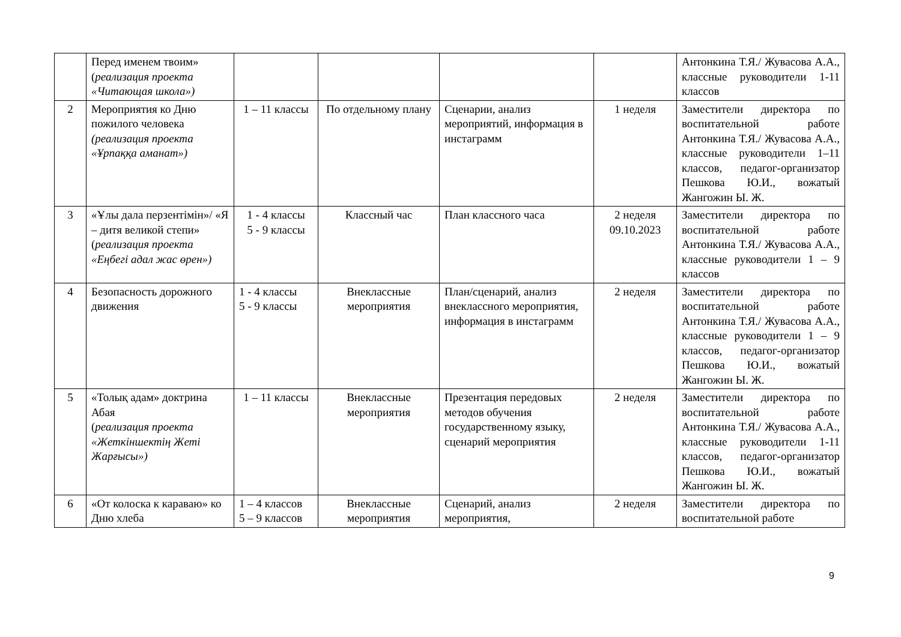| | Перед именем твоим» ( реализация проекта «Читающая школа») | | | | | Антонкина Т.Я./ Жувасова А.А., классные руководители 1-11 классов |
| 2 | Мероприятия ко Дню пожилого человека (реализация проекта «Ұрпаққа аманат») | 1 – 11 классы | По отдельному плану | Сценарии, анализ мероприятий, информация в инстаграмм | 1 неделя | Заместители директора по воспитательной работе Антонкина Т.Я./ Жувасова А.А., классные руководители 1–11 классов, педагог-организатор Пешкова Ю.И., вожатый Жангожин Ы. Ж. |
| 3 | «Ұлы дала перзентімін»/ «Я – дитя великой степи» ( реализация проекта «Еңбегі адал жас өрен») | 1 - 4 классы 5 - 9 классы | Классный час | План классного часа | 2 неделя 09.10.2023 | Заместители директора по воспитательной работе Антонкина Т.Я./ Жувасова А.А., классные руководители 1 – 9 классов |
| 4 | Безопасность дорожного движения | 1 - 4 классы 5 - 9 классы | Внеклассные мероприятия | План/сценарий, анализ внеклассного мероприятия, информация в инстаграмм | 2 неделя | Заместители директора по воспитательной работе Антонкина Т.Я./ Жувасова А.А., классные руководители 1 – 9 классов, педагог-организатор Пешкова Ю.И., вожатый Жангожин Ы. Ж. |
| 5 | «Толық адам» доктрина Абая ( реализация проекта «Жеткіншектің Жеті Жарғысы») | 1 – 11 классы | Внеклассные мероприятия | Презентация передовых методов обучения государственному языку, сценарий мероприятия | 2 неделя | Заместители директора по воспитательной работе Антонкина Т.Я./ Жувасова А.А., классные руководители 1-11 классов, педагог-организатор Пешкова Ю.И., вожатый Жангожин Ы. Ж. |
| 6 | «От колоска к караваю» ко Дню хлеба | 1 – 4 классов 5 – 9 классов | Внеклассные мероприятия | Сценарий, анализ мероприятия, | 2 неделя | Заместители директора по воспитательной работе |
9